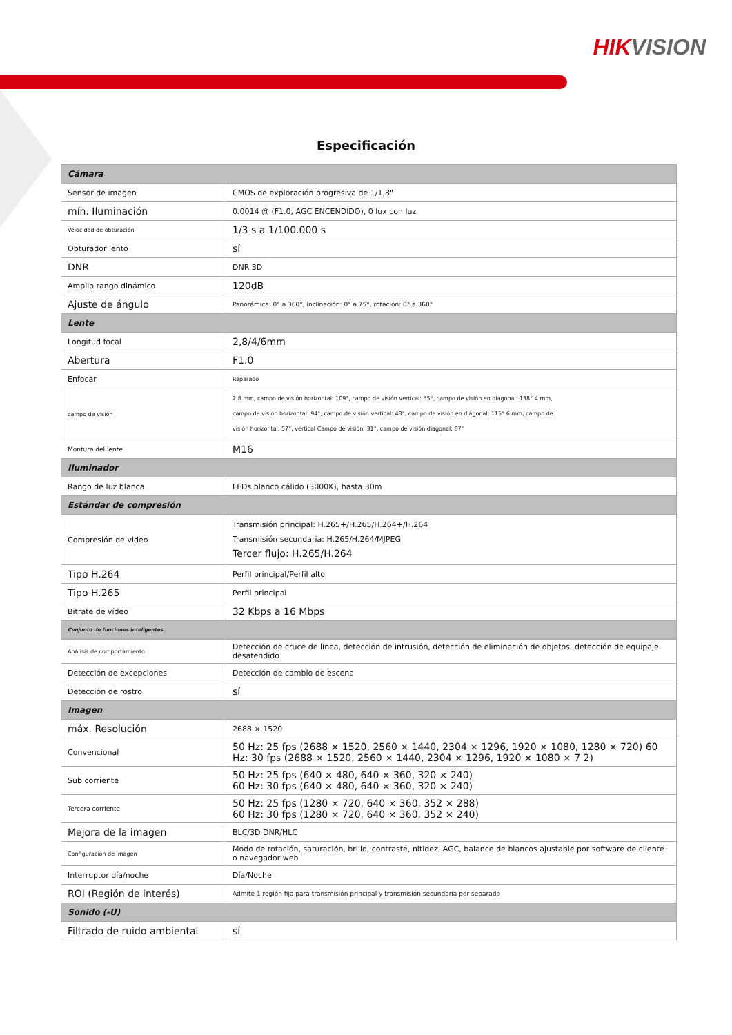HIKVISION
Especificación
| Cámara | |
| Sensor de imagen | CMOS de exploración progresiva de 1/1,8" |
| mín. Iluminación | 0.0014 @ (F1.0, AGC ENCENDIDO), 0 lux con luz |
| Velocidad de obturación | 1/3 s a 1/100.000 s |
| Obturador lento | sí |
| DNR | DNR 3D |
| Amplio rango dinámico | 120dB |
| Ajuste de ángulo | Panorámica: 0° a 360°, inclinación: 0° a 75°, rotación: 0° a 360° |
| Lente | |
| Longitud focal | 2,8/4/6mm |
| Abertura | F1.0 |
| Enfocar | Reparado |
| campo de visión | 2,8 mm, campo de visión horizontal: 109°, campo de visión vertical: 55°, campo de visión en diagonal: 138° 4 mm, campo de visión horizontal: 94°, campo de visión vertical: 48°, campo de visión en diagonal: 115° 6 mm, campo de visión horizontal: 57°, vertical Campo de visión: 31°, campo de visión diagonal: 67° |
| Montura del lente | M16 |
| Iluminador | |
| Rango de luz blanca | LEDs blanco cálido (3000K), hasta 30m |
| Estándar de compresión | |
| Compresión de video | Transmisión principal: H.265+/H.265/H.264+/H.264 Transmisión secundaria: H.265/H.264/MJPEG Tercer flujo: H.265/H.264 |
| Tipo H.264 | Perfil principal/Perfil alto |
| Tipo H.265 | Perfil principal |
| Bitrate de vídeo | 32 Kbps a 16 Mbps |
| Conjunto de funciones inteligentes | |
| Análisis de comportamiento | Detección de cruce de línea, detección de intrusión, detección de eliminación de objetos, detección de equipaje desatendido |
| Detección de excepciones | Detección de cambio de escena |
| Detección de rostro | sí |
| Imagen | |
| máx. Resolución | 2688 × 1520 |
| Convencional | 50 Hz: 25 fps (2688 × 1520, 2560 × 1440, 2304 × 1296, 1920 × 1080, 1280 × 720) 60 Hz: 30 fps (2688 × 1520, 2560 × 1440, 2304 × 1296, 1920 × 1080 × 7 2) |
| Sub corriente | 50 Hz: 25 fps (640 × 480, 640 × 360, 320 × 240) 60 Hz: 30 fps (640 × 480, 640 × 360, 320 × 240) |
| Tercera corriente | 50 Hz: 25 fps (1280 × 720, 640 × 360, 352 × 288) 60 Hz: 30 fps (1280 × 720, 640 × 360, 352 × 240) |
| Mejora de la imagen | BLC/3D DNR/HLC |
| Configuración de imagen | Modo de rotación, saturación, brillo, contraste, nitidez, AGC, balance de blancos ajustable por software de cliente o navegador web |
| Interruptor día/noche | Día/Noche |
| ROI (Región de interés) | Admite 1 región fija para transmisión principal y transmisión secundaria por separado |
| Sonido (-U) | |
| Filtrado de ruido ambiental | sí |